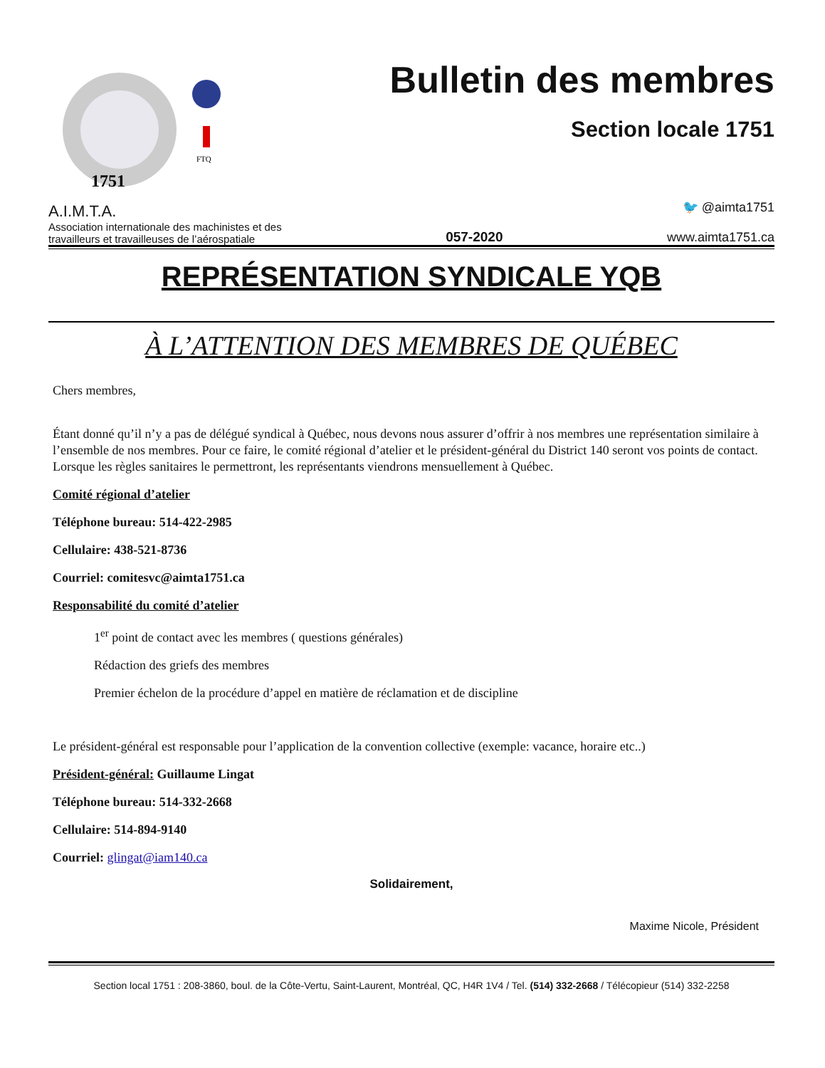1751
FTQ
Bulletin des membres
Section locale 1751
A.I.M.T.A.
Association internationale des machinistes et des
travailleurs et travailleuses de l’aérospatiale
057-2020
🐦 @aimta1751
www.aimta1751.ca
REPRÉSENTATION SYNDICALE YQB
À L’ATTENTION DES MEMBRES DE QUÉBEC
Chers membres,
Étant donné qu’il n’y a pas de délégué syndical à Québec, nous devons nous assurer d’offrir à nos membres une représentation similaire à l’ensemble de nos membres. Pour ce faire, le comité régional d’atelier et le président-général du District 140 seront vos points de contact. Lorsque les règles sanitaires le permettront, les représentants viendrons mensuellement à Québec.
Comité régional d’atelier
Téléphone bureau: 514-422-2985
Cellulaire: 438-521-8736
Courriel: comitesvc@aimta1751.ca
Responsabilité du comité d’atelier
1<sup>er</sup> point de contact avec les membres ( questions générales)
Rédaction des griefs des membres
Premier échelon de la procédure d’appel en matière de réclamation et de discipline
Le président-général est responsable pour l’application de la convention collective (exemple: vacance, horaire etc..)
Président-général: Guillaume Lingat
Téléphone bureau: 514-332-2668
Cellulaire: 514-894-9140
Courriel: glingat@iam140.ca
Solidairement,
Maxime Nicole, Président
Section local 1751 : 208-3860, boul. de la Côte-Vertu, Saint-Laurent, Montréal, QC, H4R 1V4 / Tel. (514) 332-2668 / Télécopieur (514) 332-2258